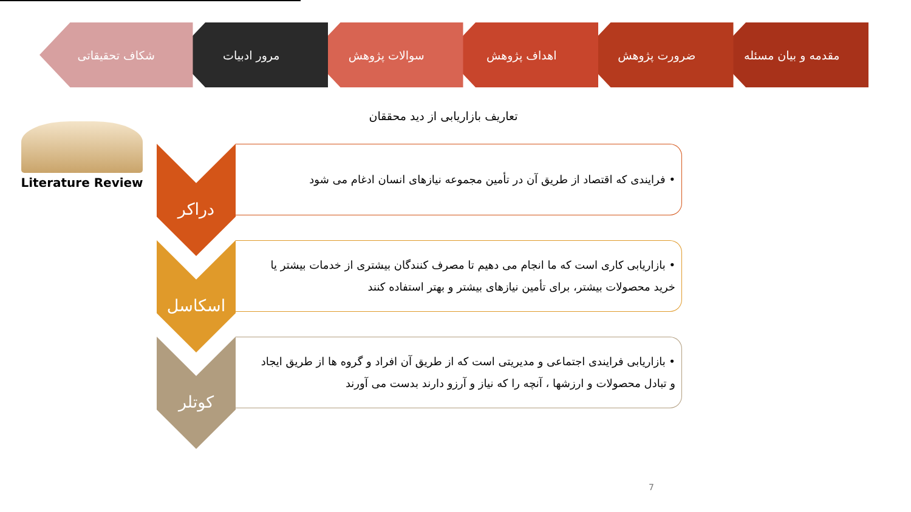مقدمه و بیان مسئله ضرورت پژوهش اهداف پژوهش سوالات پژوهش مرور ادبیات شکاف تحقیقاتی
تعاریف بازاریابی از دید محققان
Literature Review
• فرایندی که اقتصاد از طریق آن در تأمین مجموعه نیازهای انسان ادغام می شود
دراکر
• بازاریابی کاری است که ما انجام می دهیم تا مصرف کنندگان بیشتری از خدمات بیشتر یا خرید محصولات بیشتر، برای تأمین نیازهای بیشتر و بهتر استفاده کنند
اسکاسل
• بازاریابی فرایندی اجتماعی و مدیریتی است که از طریق آن افراد و گروه ها از طریق ایجاد و تبادل محصولات و ارزشها ، آنچه را که نیاز و آرزو دارند بدست می آورند
کوتلر
7